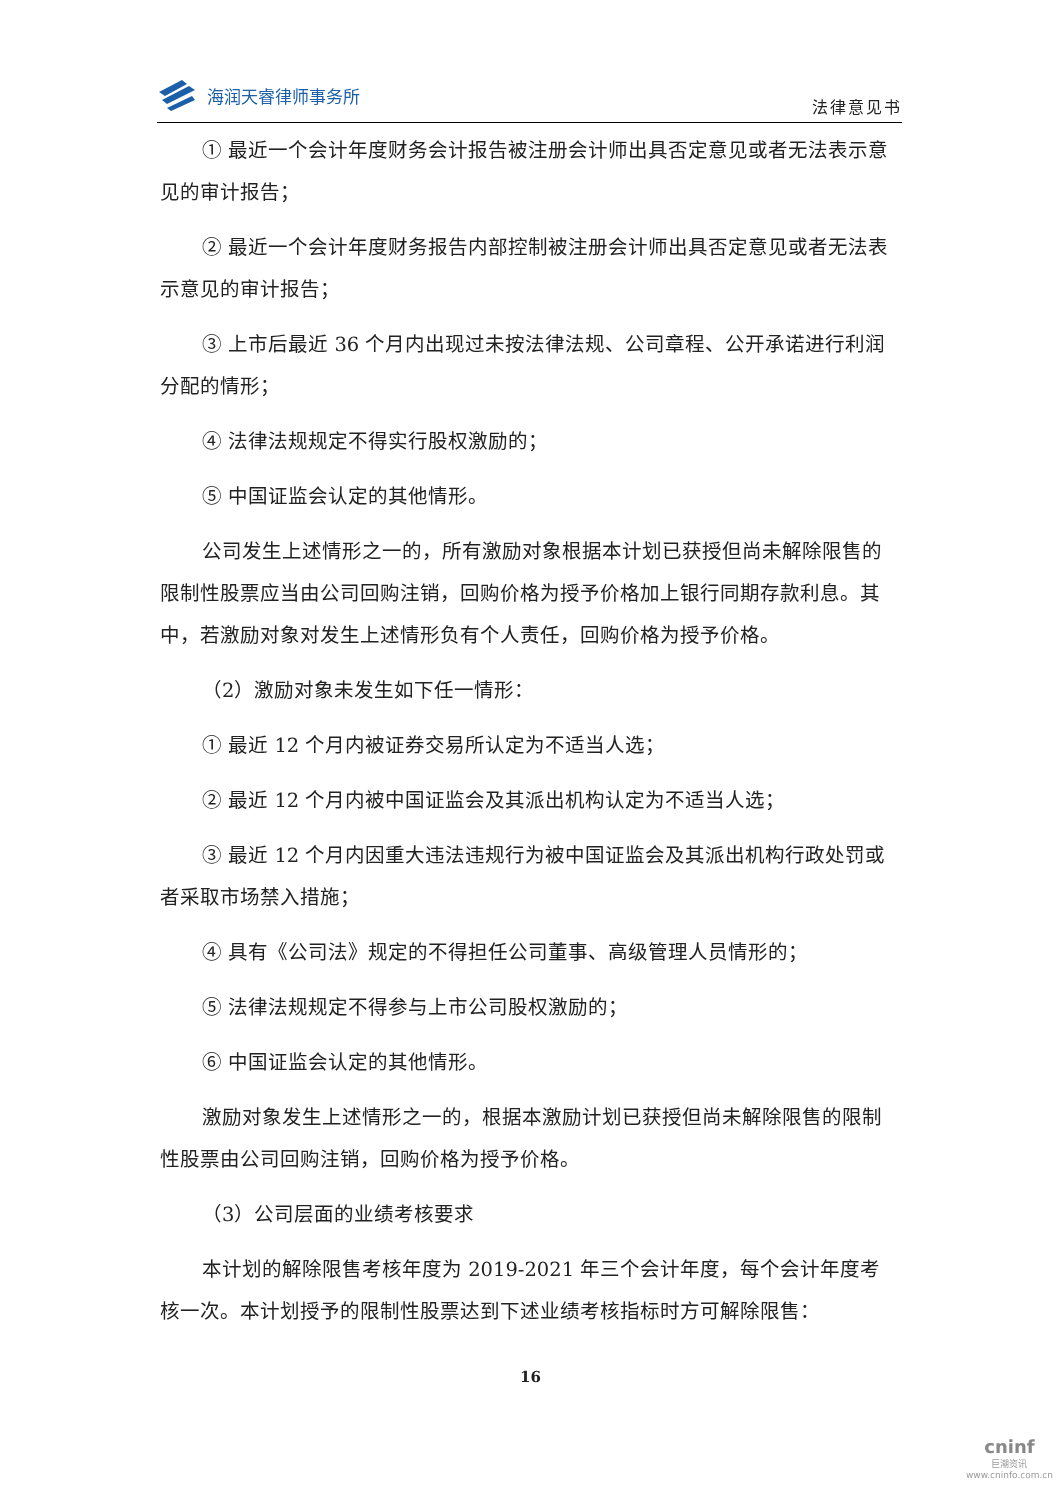海润天睿律师事务所
法律意见书
① 最近一个会计年度财务会计报告被注册会计师出具否定意见或者无法表示意见的审计报告；
② 最近一个会计年度财务报告内部控制被注册会计师出具否定意见或者无法表示意见的审计报告；
③ 上市后最近 36 个月内出现过未按法律法规、公司章程、公开承诺进行利润分配的情形；
④ 法律法规规定不得实行股权激励的；
⑤ 中国证监会认定的其他情形。
公司发生上述情形之一的，所有激励对象根据本计划已获授但尚未解除限售的限制性股票应当由公司回购注销，回购价格为授予价格加上银行同期存款利息。其中，若激励对象对发生上述情形负有个人责任，回购价格为授予价格。
（2）激励对象未发生如下任一情形：
① 最近 12 个月内被证券交易所认定为不适当人选；
② 最近 12 个月内被中国证监会及其派出机构认定为不适当人选；
③ 最近 12 个月内因重大违法违规行为被中国证监会及其派出机构行政处罚或者采取市场禁入措施；
④ 具有《公司法》规定的不得担任公司董事、高级管理人员情形的；
⑤ 法律法规规定不得参与上市公司股权激励的；
⑥ 中国证监会认定的其他情形。
激励对象发生上述情形之一的，根据本激励计划已获授但尚未解除限售的限制性股票由公司回购注销，回购价格为授予价格。
（3）公司层面的业绩考核要求
本计划的解除限售考核年度为 2019-2021 年三个会计年度，每个会计年度考核一次。本计划授予的限制性股票达到下述业绩考核指标时方可解除限售：
16
cninf
巨潮资讯
www.cninfo.com.cn